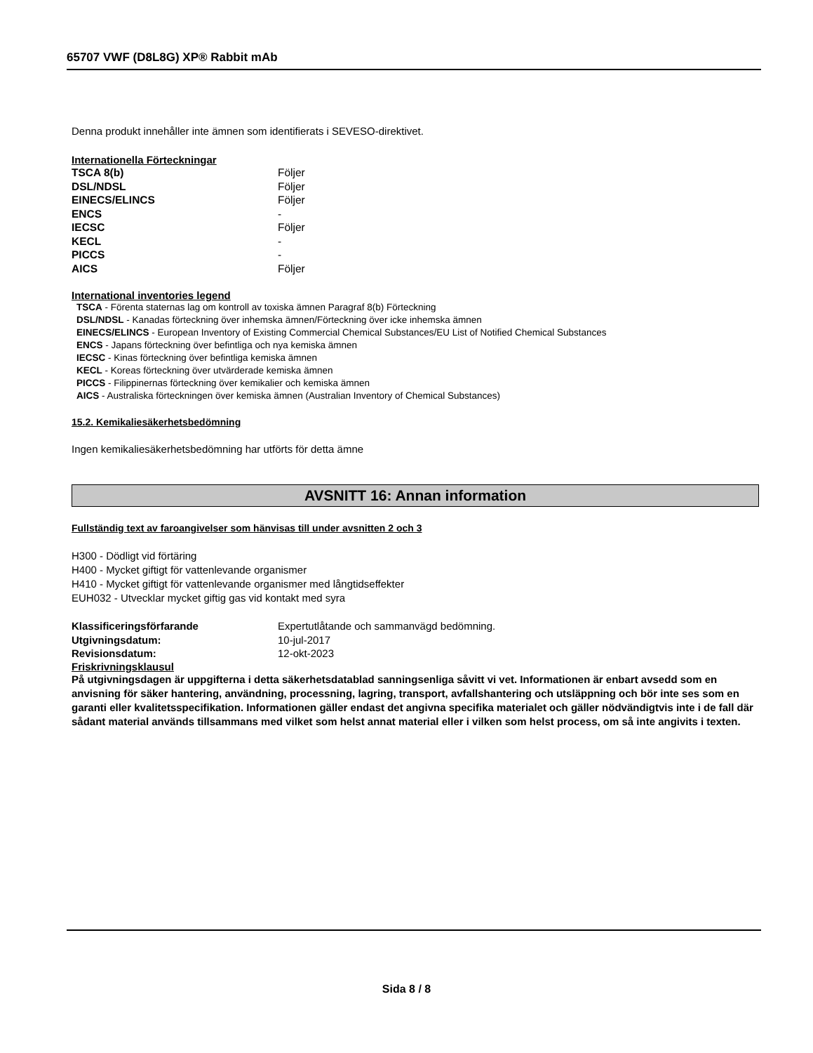65707 VWF (D8L8G) XP® Rabbit mAb
Denna produkt innehåller inte ämnen som identifierats i SEVESO-direktivet.
Internationella Förteckningar
| TSCA 8(b) | Följer |
| DSL/NDSL | Följer |
| EINECS/ELINCS | Följer |
| ENCS | - |
| IECSC | Följer |
| KECL | - |
| PICCS | - |
| AICS | Följer |
International inventories legend
TSCA - Förenta staternas lag om kontroll av toxiska ämnen Paragraf 8(b) Förteckning
DSL/NDSL - Kanadas förteckning över inhemska ämnen/Förteckning över icke inhemska ämnen
EINECS/ELINCS - European Inventory of Existing Commercial Chemical Substances/EU List of Notified Chemical Substances
ENCS - Japans förteckning över befintliga och nya kemiska ämnen
IECSC - Kinas förteckning över befintliga kemiska ämnen
KECL - Koreas förteckning över utvärderade kemiska ämnen
PICCS - Filippinernas förteckning över kemikalier och kemiska ämnen
AICS - Australiska förteckningen över kemiska ämnen (Australian Inventory of Chemical Substances)
15.2. Kemikaliesäkerhetsbedömning
Ingen kemikaliesäkerhetsbedömning har utförts för detta ämne
AVSNITT 16: Annan information
Fullständig text av faroangivelser som hänvisas till under avsnitten 2 och 3
H300 - Dödligt vid förtäring
H400 - Mycket giftigt för vattenlevande organismer
H410 - Mycket giftigt för vattenlevande organismer med långtidseffekter
EUH032 - Utvecklar mycket giftig gas vid kontakt med syra
| Klassificeringsförfarande | Expertutlåtande och sammanvägd bedömning. |
| Utgivningsdatum: | 10-jul-2017 |
| Revisionsdatum: | 12-okt-2023 |
Friskrivningsklausul
På utgivningsdagen är uppgifterna i detta säkerhetsdatablad sanningsenliga såvitt vi vet. Informationen är enbart avsedd som en anvisning för säker hantering, användning, processning, lagring, transport, avfallshantering och utsläppning och bör inte ses som en garanti eller kvalitetsspecifikation. Informationen gäller endast det angivna specifika materialet och gäller nödvändigtvis inte i de fall där sådant material används tillsammans med vilket som helst annat material eller i vilken som helst process, om så inte angivits i texten.
Sida 8 / 8